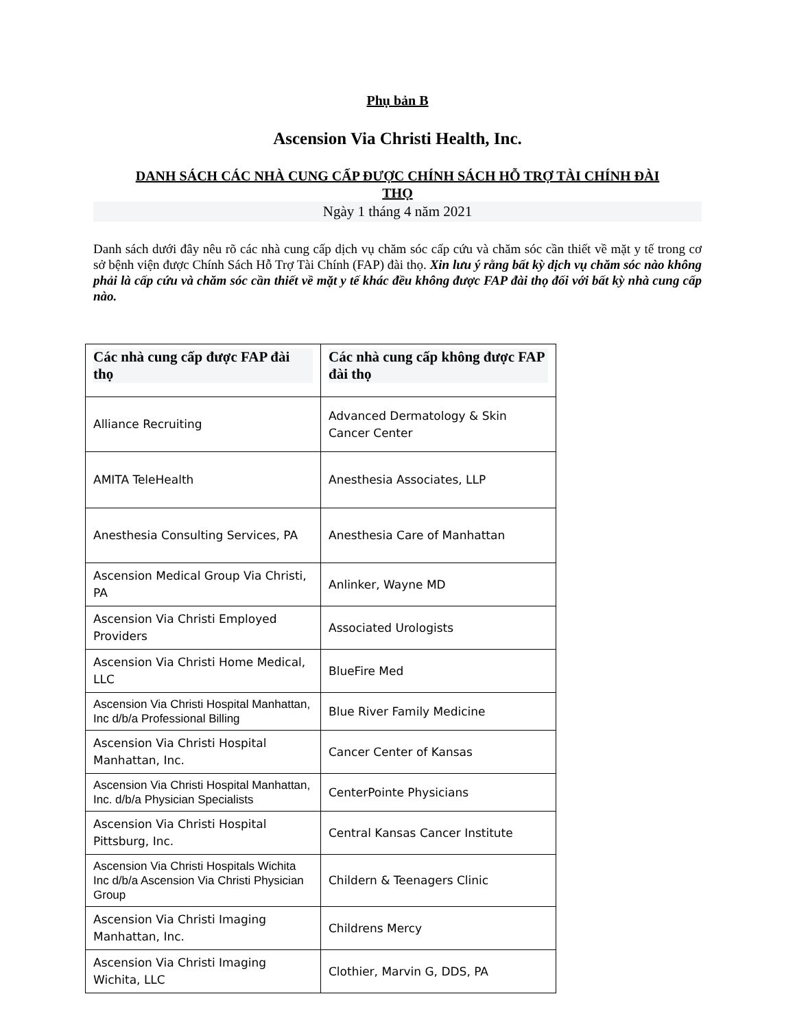Phụ bản B
Ascension Via Christi Health, Inc.
DANH SÁCH CÁC NHÀ CUNG CẤP ĐƯỢC CHÍNH SÁCH HỖ TRỢ TÀI CHÍNH ĐÀI THỌ
Ngày 1 tháng 4 năm 2021
Danh sách dưới đây nêu rõ các nhà cung cấp dịch vụ chăm sóc cấp cứu và chăm sóc cần thiết về mặt y tế trong cơ sở bệnh viện được Chính Sách Hỗ Trợ Tài Chính (FAP) đài thọ. Xin lưu ý rằng bất kỳ dịch vụ chăm sóc nào không phải là cấp cứu và chăm sóc cần thiết về mặt y tế khác đều không được FAP đài thọ đối với bất kỳ nhà cung cấp nào.
| Các nhà cung cấp được FAP đài thọ | Các nhà cung cấp không được FAP đài thọ |
| --- | --- |
| Alliance Recruiting | Advanced Dermatology & Skin Cancer Center |
| AMITA TeleHealth | Anesthesia Associates, LLP |
| Anesthesia Consulting Services, PA | Anesthesia Care of Manhattan |
| Ascension Medical Group Via Christi, PA | Anlinker, Wayne MD |
| Ascension Via Christi Employed Providers | Associated Urologists |
| Ascension Via Christi Home Medical, LLC | BlueFire Med |
| Ascension Via Christi Hospital Manhattan, Inc d/b/a Professional Billing | Blue River Family Medicine |
| Ascension Via Christi Hospital Manhattan, Inc. | Cancer Center of Kansas |
| Ascension Via Christi Hospital Manhattan, Inc. d/b/a Physician Specialists | CenterPointe Physicians |
| Ascension Via Christi Hospital Pittsburg, Inc. | Central Kansas Cancer Institute |
| Ascension Via Christi Hospitals Wichita Inc d/b/a Ascension Via Christi Physician Group | Childern & Teenagers Clinic |
| Ascension Via Christi Imaging Manhattan, Inc. | Childrens Mercy |
| Ascension Via Christi Imaging Wichita, LLC | Clothier, Marvin G, DDS, PA |